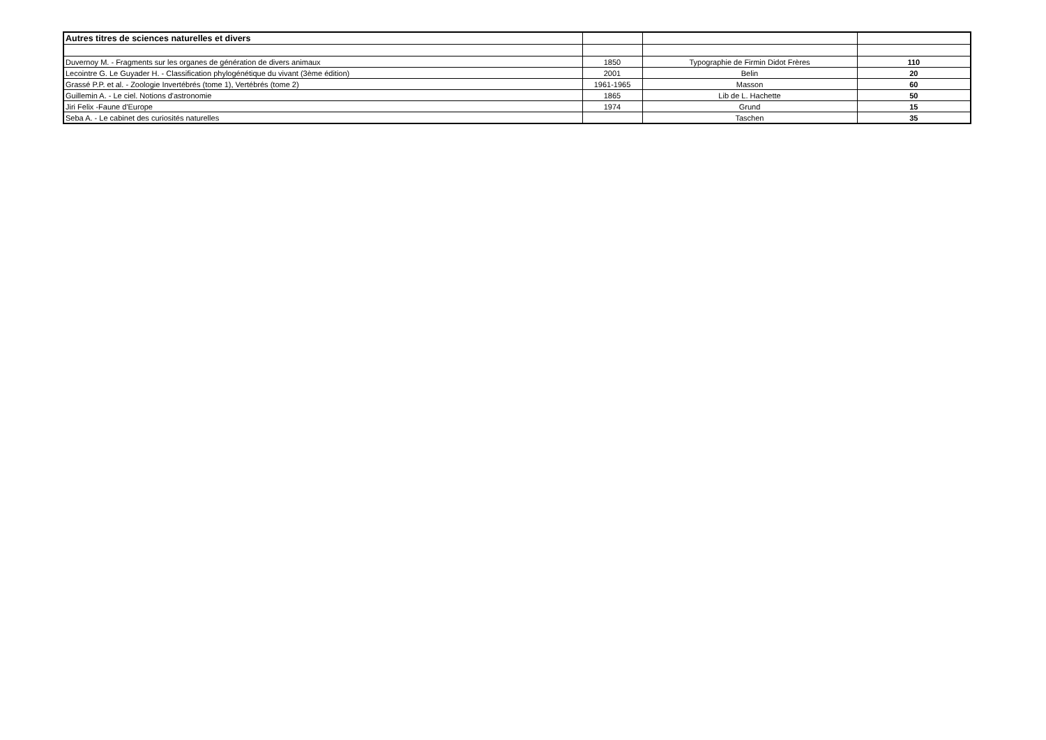| Autres titres de sciences naturelles et divers | | | |
| --- | --- | --- | --- |
| Duvernoy M. - Fragments sur les organes de génération de divers animaux | 1850 | Typographie de Firmin Didot Frères | 110 |
| Lecointre G. Le Guyader H. - Classification phylogénétique du vivant (3ème édition) | 2001 | Belin | 20 |
| Grassé P.P. et al. - Zoologie Invertébrés (tome 1), Vertébrés (tome 2) | 1961-1965 | Masson | 60 |
| Guillemin A. - Le ciel. Notions d'astronomie | 1865 | Lib de L. Hachette | 50 |
| Jiri Felix -Faune d'Europe | 1974 | Grund | 15 |
| Seba A. - Le cabinet des curiosités naturelles | | Taschen | 35 |